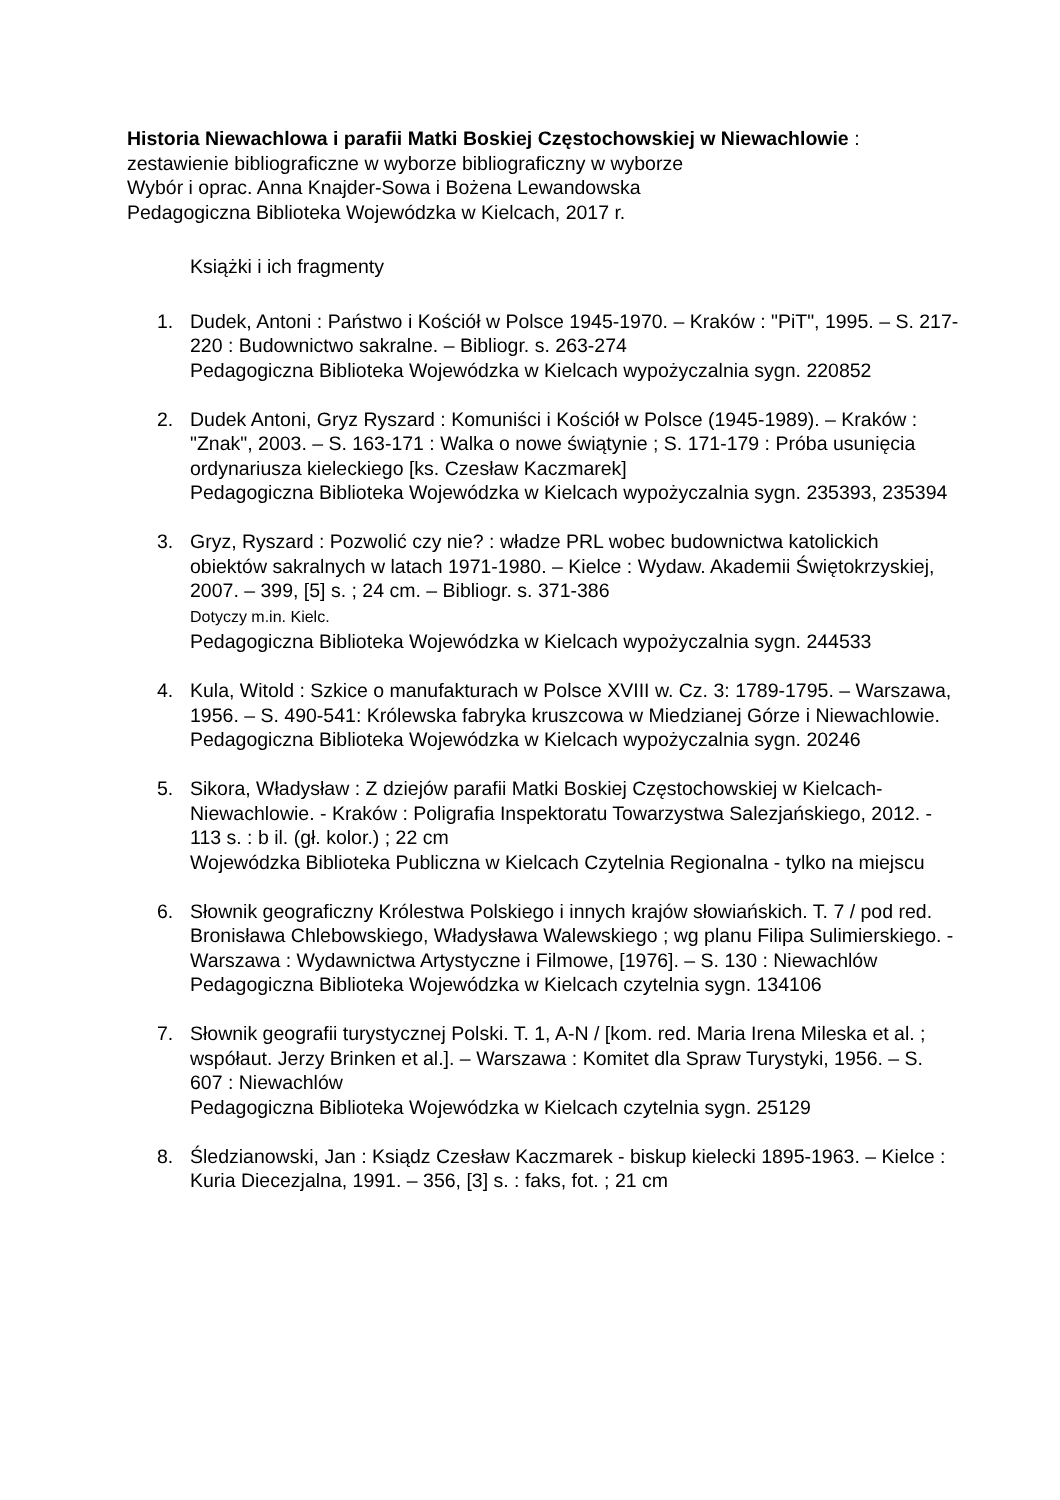Historia Niewachlowa i parafii Matki Boskiej Częstochowskiej w Niewachlowie :
zestawienie bibliograficzne w wyborze bibliograficzny w wyborze
Wybór i oprac. Anna Knajder-Sowa i Bożena Lewandowska
Pedagogiczna Biblioteka Wojewódzka w Kielcach, 2017 r.
Książki i ich fragmenty
1. Dudek, Antoni : Państwo i Kościół w Polsce 1945-1970. – Kraków : "PiT", 1995. – S. 217-220 : Budownictwo sakralne. – Bibliogr. s. 263-274
Pedagogiczna Biblioteka Wojewódzka w Kielcach wypożyczalnia sygn. 220852
2. Dudek Antoni, Gryz Ryszard : Komuniści i Kościół w Polsce (1945-1989). – Kraków : "Znak", 2003. – S. 163-171 : Walka o nowe świątynie ; S. 171-179 : Próba usunięcia ordynariusza kieleckiego [ks. Czesław Kaczmarek]
Pedagogiczna Biblioteka Wojewódzka w Kielcach wypożyczalnia sygn. 235393, 235394
3. Gryz, Ryszard : Pozwolić czy nie? : władze PRL wobec budownictwa katolickich obiektów sakralnych w latach 1971-1980. – Kielce : Wydaw. Akademii Świętokrzyskiej, 2007. – 399, [5] s. ; 24 cm. – Bibliogr. s. 371-386
Dotyczy m.in. Kielc.
Pedagogiczna Biblioteka Wojewódzka w Kielcach wypożyczalnia sygn. 244533
4. Kula, Witold : Szkice o manufakturach w Polsce XVIII w. Cz. 3: 1789-1795. – Warszawa, 1956. – S. 490-541: Królewska fabryka kruszcowa w Miedzianej Górze i Niewachlowie.
Pedagogiczna Biblioteka Wojewódzka w Kielcach wypożyczalnia sygn. 20246
5. Sikora, Władysław : Z dziejów parafii Matki Boskiej Częstochowskiej w Kielcach-Niewachlowie. - Kraków : Poligrafia Inspektoratu Towarzystwa Salezjańskiego, 2012. - 113 s. : b il. (gł. kolor.) ; 22 cm
Wojewódzka Biblioteka Publiczna w Kielcach Czytelnia Regionalna - tylko na miejscu
6. Słownik geograficzny Królestwa Polskiego i innych krajów słowiańskich. T. 7 / pod red. Bronisława Chlebowskiego, Władysława Walewskiego ; wg planu Filipa Sulimierskiego. - Warszawa : Wydawnictwa Artystyczne i Filmowe, [1976]. – S. 130 : Niewachlów
Pedagogiczna Biblioteka Wojewódzka w Kielcach czytelnia sygn. 134106
7. Słownik geografii turystycznej Polski. T. 1, A-N / [kom. red. Maria Irena Mileska et al. ; współaut. Jerzy Brinken et al.]. – Warszawa : Komitet dla Spraw Turystyki, 1956. – S. 607 : Niewachlów
Pedagogiczna Biblioteka Wojewódzka w Kielcach czytelnia sygn. 25129
8. Śledzianowski, Jan : Ksiądz Czesław Kaczmarek - biskup kielecki 1895-1963. – Kielce : Kuria Diecezjalna, 1991. – 356, [3] s. : faks, fot. ; 21 cm